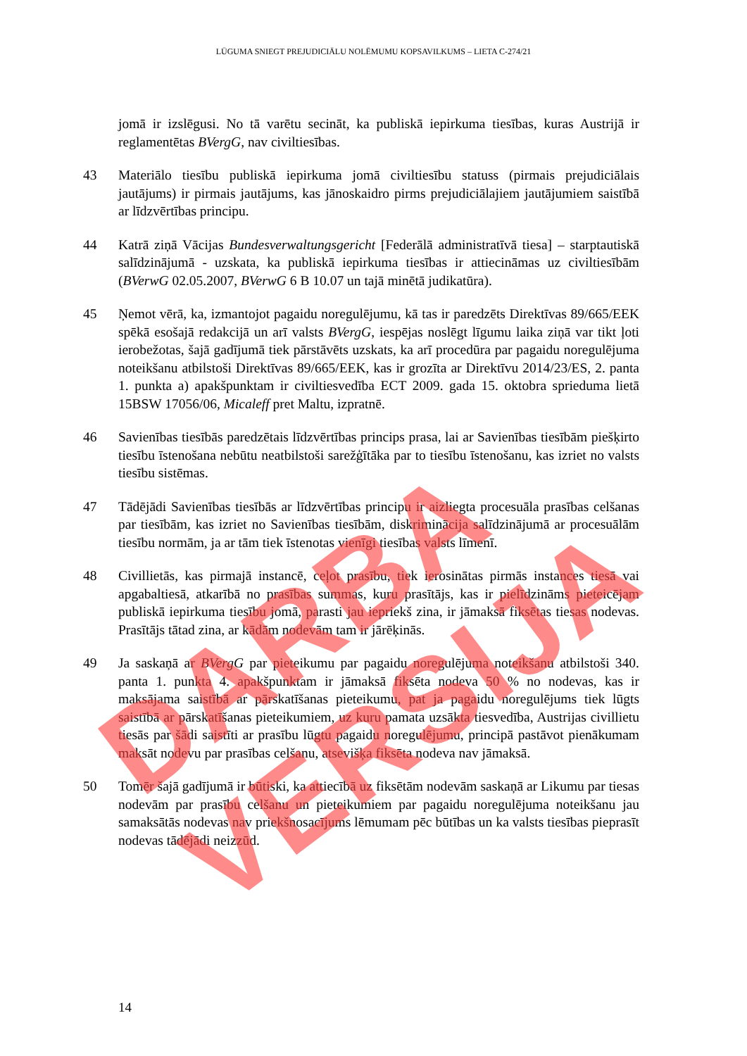LŪGUMA SNIEGT PREJUDICIĀLU NOLĒMUMU KOPSAVILKUMS – LIETA C-274/21
jomā ir izslēgusi. No tā varētu secināt, ka publiskā iepirkuma tiesības, kuras Austrijā ir reglamentētas BVergG, nav civiltiesības.
43 Materiālo tiesību publiskā iepirkuma jomā civiltiesību statuss (pirmais prejudiciālais jautājums) ir pirmais jautājums, kas jānoskaidro pirms prejudiciālajiem jautājumiem saistībā ar līdzvērtības principu.
44 Katrā ziņā Vācijas Bundesverwaltungsgericht [Federālā administratīvā tiesa] – starptautiskā salīdzinājumā - uzskata, ka publiskā iepirkuma tiesības ir attiecināmas uz civiltiesībām (BVerwG 02.05.2007, BVerwG 6 B 10.07 un tajā minētā judikatūra).
45 Ņemot vērā, ka, izmantojot pagaidu noregulējumu, kā tas ir paredzēts Direktīvas 89/665/EEK spēkā esošajā redakcijā un arī valsts BVergG, iespējas noslēgt līgumu laika ziņā var tikt ļoti ierobežotas, šajā gadījumā tiek pārstāvēts uzskats, ka arī procedūra par pagaidu noregulējuma noteikšanu atbilstoši Direktīvas 89/665/EEK, kas ir grozīta ar Direktīvu 2014/23/ES, 2. panta 1. punkta a) apakšpunktam ir civiltiesvedība ECT 2009. gada 15. oktobra sprieduma lietā 15BSW 17056/06, Micaleff pret Maltu, izpratnē.
46 Savienības tiesībās paredzētais līdzvērtības princips prasa, lai ar Savienības tiesībām piešķirto tiesību īstenošana nebūtu neatbilstoši sarežģītāka par to tiesību īstenošanu, kas izriet no valsts tiesību sistēmas.
47 Tādējādi Savienības tiesībās ar līdzvērtības principu ir aizliegta procesuāla prasības celšanas par tiesībām, kas izriet no Savienības tiesībām, diskriminācija salīdzinājumā ar procesuālām tiesību normām, ja ar tām tiek īstenotas vienīgi tiesības valsts līmenī.
48 Civillietās, kas pirmajā instancē, ceļot prasību, tiek ierosinātas pirmās instances tiesā vai apgabaltiesā, atkarībā no prasības summas, kuru prasītājs, kas ir pielīdzināms pieteicējam publiskā iepirkuma tiesību jomā, parasti jau iepriekš zina, ir jāmaksā fiksētas tiesas nodevas. Prasītājs tātad zina, ar kādām nodevām tam ir jārēķinās.
49 Ja saskaņā ar BVergG par pieteikumu par pagaidu noregulējuma noteikšanu atbilstoši 340. panta 1. punkta 4. apakšpunktam ir jāmaksā fiksēta nodeva 50 % no nodevas, kas ir maksājama saistībā ar pārskatīšanas pieteikumu, pat ja pagaidu noregulējums tiek lūgts saistībā ar pārskatīšanas pieteikumiem, uz kuru pamata uzsākta tiesvedība, Austrijas civillietu tiesās par šādi saistīti ar prasību lūgtu pagaidu noregulējumu, principā pastāvot pienākumam maksāt nodevu par prasības celšanu, atsevišķa fiksēta nodeva nav jāmaksā.
50 Tomēr šajā gadījumā ir būtiski, ka attiecībā uz fiksētām nodevām saskaņā ar Likumu par tiesas nodevām par prasību celšanu un pieteikumiem par pagaidu noregulējuma noteikšanu jau samaksātās nodevas nav priekšnosacījums lēmumam pēc būtības un ka valsts tiesības pieprasīt nodevas tādējādi neizzūd.
14
DARBA VERSIJA